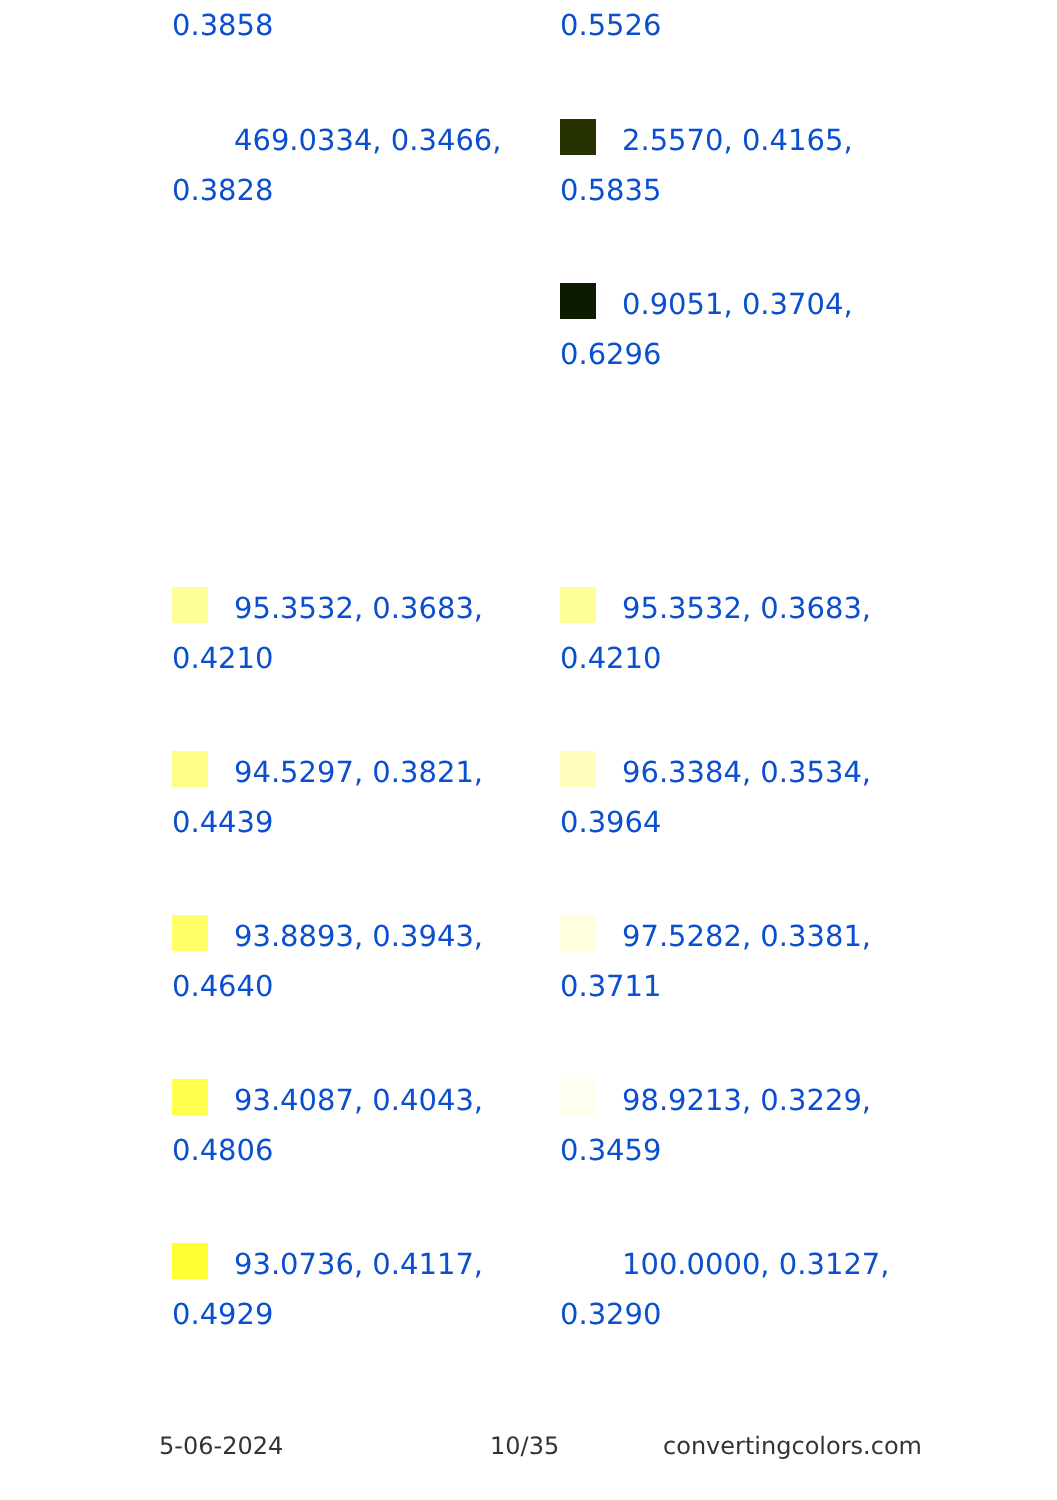0.3858 0.5526
469.0334, 0.3466, 0.3828
2.5570, 0.4165, 0.5835
0.9051, 0.3704, 0.6296
95.3532, 0.3683, 0.4210
95.3532, 0.3683, 0.4210
94.5297, 0.3821, 0.4439
96.3384, 0.3534, 0.3964
93.8893, 0.3943, 0.4640
97.5282, 0.3381, 0.3711
93.4087, 0.4043, 0.4806
98.9213, 0.3229, 0.3459
93.0736, 0.4117, 0.4929
100.0000, 0.3127, 0.3290
5-06-2024 10/35 convertingcolors.com